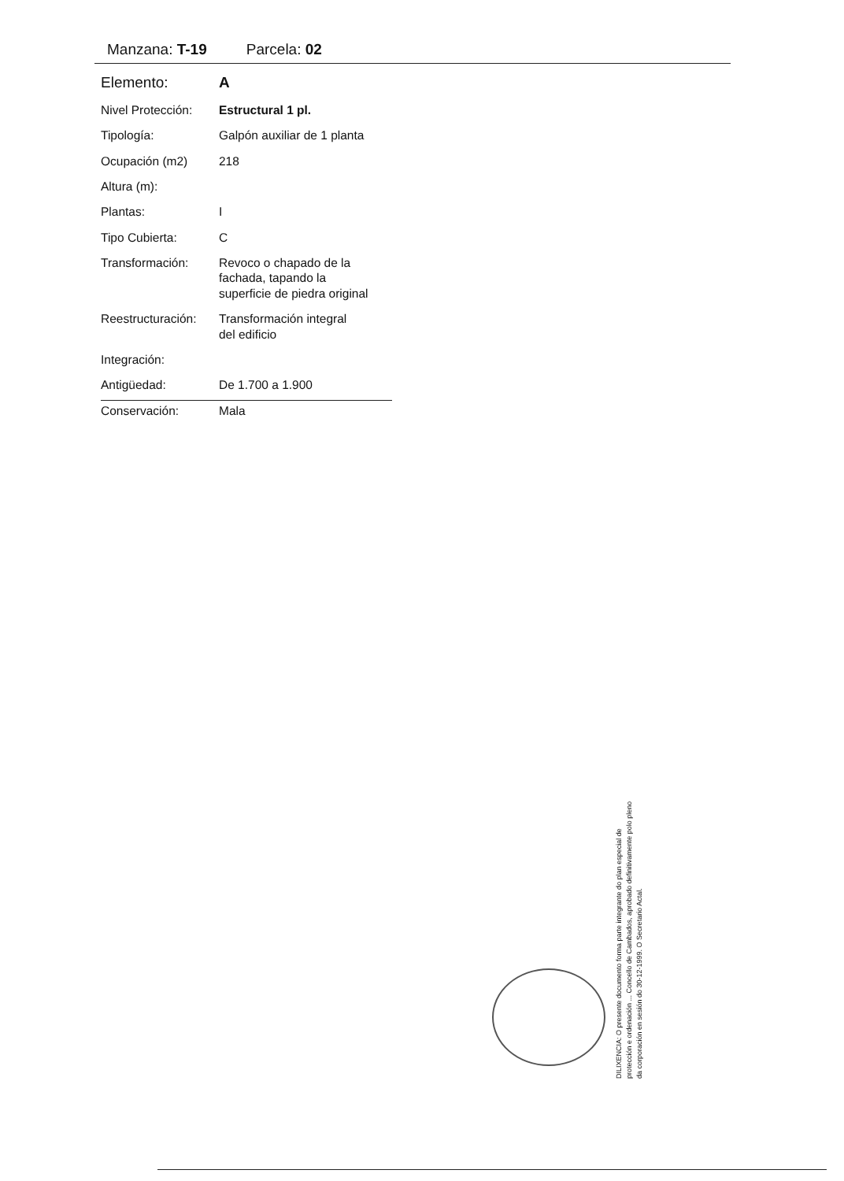Manzana: T-19 Parcela: 02
| Elemento: | A |
| Nivel Protección: | Estructural 1 pl. |
| Tipología: | Galpón auxiliar de 1 planta |
| Ocupación (m2) | 218 |
| Altura (m): | |
| Plantas: | I |
| Tipo Cubierta: | C |
| Transformación: | Revoco o chapado de la fachada, tapando la superficie de piedra original |
| Reestructuración: | Transformación integral del edificio |
| Integración: | |
| Antigüedad: | De 1.700 a 1.900 |
| Conservación: | Mala |
DILIXENCIA: O presente documento forma parte integrante do plan especial de protección e ordenación ... Concello de Cambados, aprobado definitivamente polo pleno da corporación en sesión do 30-12-1999. O Secretario Actal.